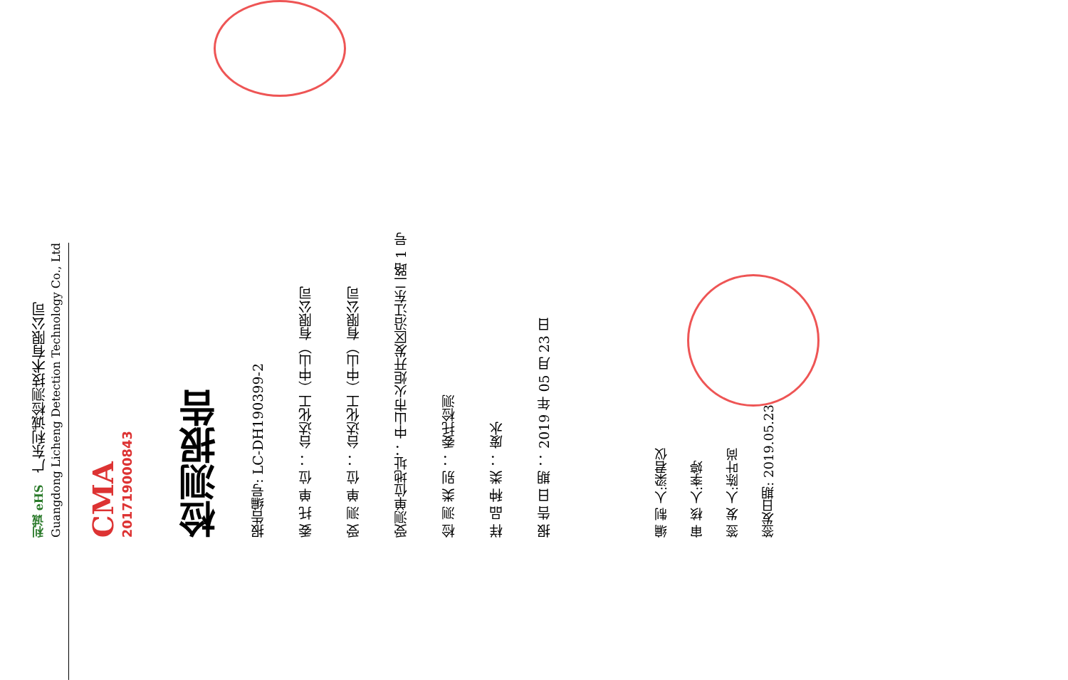利诚 eHS　广东利诚检测技术有限公司
Guangdong Licheng Detection Technology Co., Ltd
CMA
201719000843
检测报告
报告编号: LC-DH190399-2
委 托 单 位 ： 台达化工（中山）有限公司
受 测 单 位 ： 台达化工（中山）有限公司
受测单位地址： 中山市火炬开发区沿江东二路 1 号
检 测 类 别 ： 委托检测
样 品 种 类 ： 废水
报 告 日 期 ： 2019 年 05 月 23 日
编 制 人:梁君仪
审 核 人:李婷
签 发 人:陈叶尚
签发日期: 2019.05.23